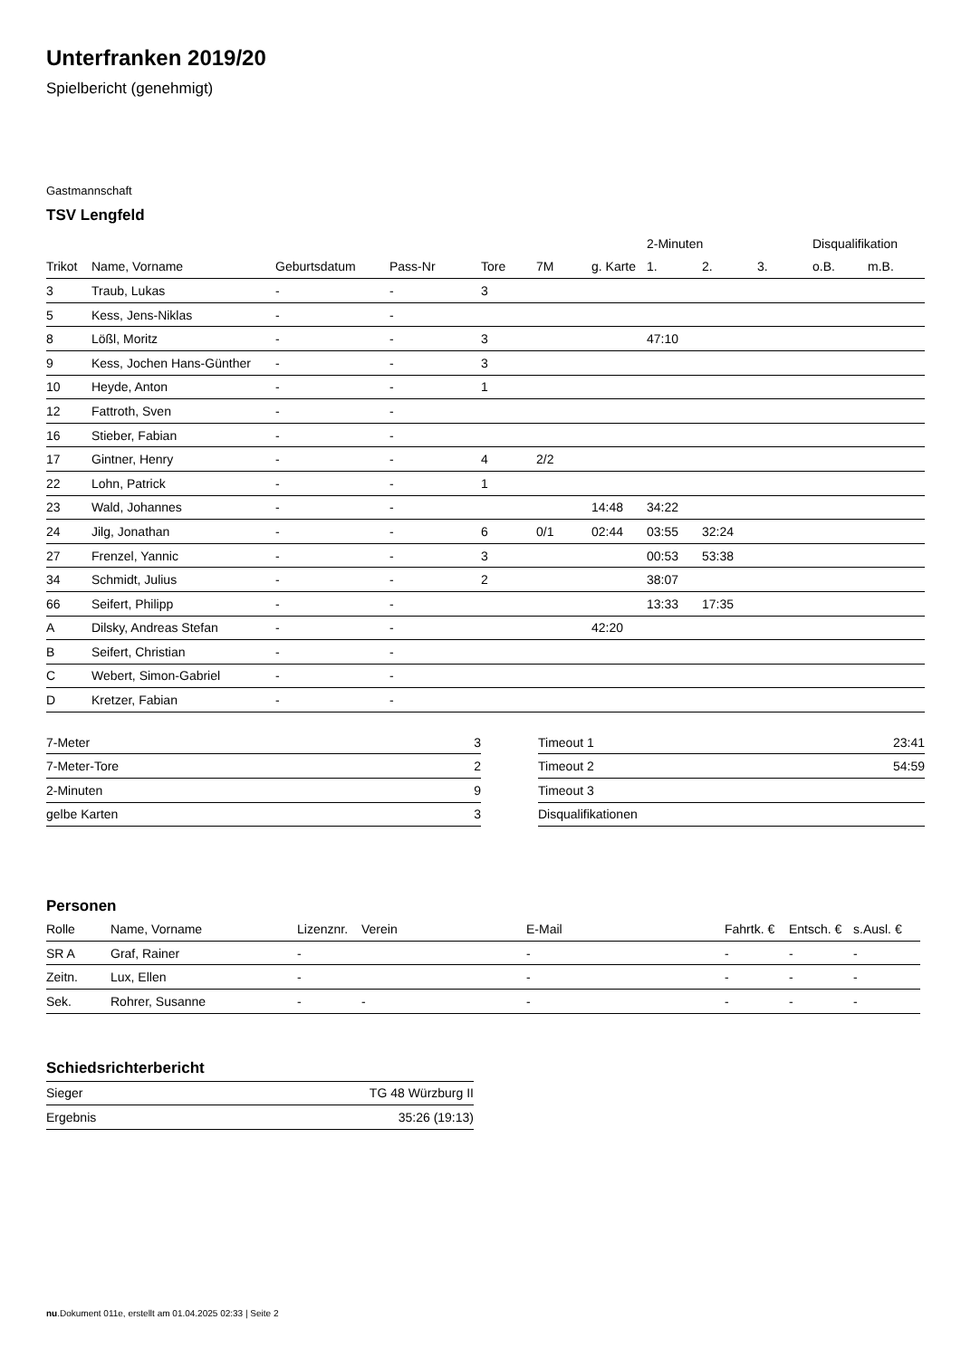Unterfranken 2019/20
Spielbericht (genehmigt)
Gastmannschaft
TSV Lengfeld
| | | | | | | | 2-Minuten | | | Disqualifikation | |
| --- | --- | --- | --- | --- | --- | --- | --- | --- | --- | --- | --- |
| Trikot | Name, Vorname | Geburtsdatum | Pass-Nr | Tore | 7M | g. Karte | 1. | 2. | 3. | o.B. | m.B. |
| 3 | Traub, Lukas | - | - | 3 | | | | | | | |
| 5 | Kess, Jens-Niklas | - | - | | | | | | | | |
| 8 | Lößl, Moritz | - | - | 3 | | | 47:10 | | | | |
| 9 | Kess, Jochen Hans-Günther | - | - | 3 | | | | | | | |
| 10 | Heyde, Anton | - | - | 1 | | | | | | | |
| 12 | Fattroth, Sven | - | - | | | | | | | | |
| 16 | Stieber, Fabian | - | - | | | | | | | | |
| 17 | Gintner, Henry | - | - | 4 | 2/2 | | | | | | |
| 22 | Lohn, Patrick | - | - | 1 | | | | | | | |
| 23 | Wald, Johannes | - | - | | | 14:48 | 34:22 | | | | |
| 24 | Jilg, Jonathan | - | - | 6 | 0/1 | 02:44 | 03:55 | 32:24 | | | |
| 27 | Frenzel, Yannic | - | - | 3 | | | 00:53 | 53:38 | | | |
| 34 | Schmidt, Julius | - | - | 2 | | | 38:07 | | | | |
| 66 | Seifert, Philipp | - | - | | | | 13:33 | 17:35 | | | |
| A | Dilsky, Andreas Stefan | - | - | | | 42:20 | | | | | |
| B | Seifert, Christian | - | - | | | | | | | | |
| C | Webert, Simon-Gabriel | - | - | | | | | | | | |
| D | Kretzer, Fabian | - | - | | | | | | | | |
| 7-Meter | 3 |
| 7-Meter-Tore | 2 |
| 2-Minuten | 9 |
| gelbe Karten | 3 |
| Timeout 1 | 23:41 |
| Timeout 2 | 54:59 |
| Timeout 3 | |
| Disqualifikationen | |
Personen
| Rolle | Name, Vorname | Lizenznr. | Verein | E-Mail | Fahrtk. € | Entsch. € | s.Ausl. € |
| --- | --- | --- | --- | --- | --- | --- | --- |
| SR A | Graf, Rainer | - | | - | - | - | - |
| Zeitn. | Lux, Ellen | - | | - | - | - | - |
| Sek. | Rohrer, Susanne | - | - | - | - | - | - |
Schiedsrichterbericht
| Sieger | TG 48 Würzburg II |
| Ergebnis | 35:26 (19:13) |
nu.Dokument 011e, erstellt am 01.04.2025 02:33 | Seite 2